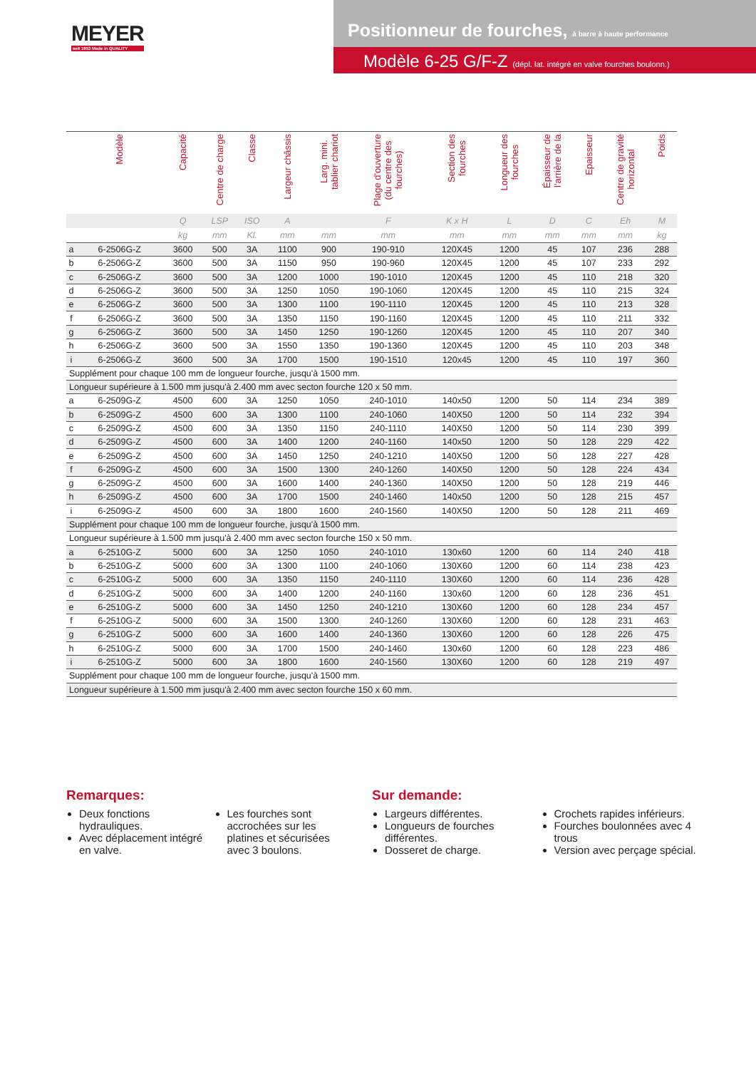MEYER
seit 1953 Made in QUALITY
Positionneur de fourches, à barre à haute performance
Modèle 6-25 G/F-Z (dépl. lat. intégré en valve fourches boulonn.)
| | Modèle | Capacité | Centre de charge | Classe | Largeur châssis | Larg. mini. tablier chariot | Plage d'ouverture (du centre des fourches) | Section des fourches | Longueur des fourches | Épaisseur de l'arrière de la | Epaisseur | Centre de gravité horizontal | Poids |
| --- | --- | --- | --- | --- | --- | --- | --- | --- | --- | --- | --- | --- | --- |
| | | Q | LSP | ISO | A | | F | K x H | L | D | C | Eh | M |
| | | kg | mm | Kl. | mm | mm | mm | mm | mm | mm | mm | mm | kg |
| a | 6-2506G-Z | 3600 | 500 | 3A | 1100 | 900 | 190-910 | 120X45 | 1200 | 45 | 107 | 236 | 288 |
| b | 6-2506G-Z | 3600 | 500 | 3A | 1150 | 950 | 190-960 | 120X45 | 1200 | 45 | 107 | 233 | 292 |
| c | 6-2506G-Z | 3600 | 500 | 3A | 1200 | 1000 | 190-1010 | 120X45 | 1200 | 45 | 110 | 218 | 320 |
| d | 6-2506G-Z | 3600 | 500 | 3A | 1250 | 1050 | 190-1060 | 120X45 | 1200 | 45 | 110 | 215 | 324 |
| e | 6-2506G-Z | 3600 | 500 | 3A | 1300 | 1100 | 190-1110 | 120X45 | 1200 | 45 | 110 | 213 | 328 |
| f | 6-2506G-Z | 3600 | 500 | 3A | 1350 | 1150 | 190-1160 | 120X45 | 1200 | 45 | 110 | 211 | 332 |
| g | 6-2506G-Z | 3600 | 500 | 3A | 1450 | 1250 | 190-1260 | 120X45 | 1200 | 45 | 110 | 207 | 340 |
| h | 6-2506G-Z | 3600 | 500 | 3A | 1550 | 1350 | 190-1360 | 120X45 | 1200 | 45 | 110 | 203 | 348 |
| i | 6-2506G-Z | 3600 | 500 | 3A | 1700 | 1500 | 190-1510 | 120x45 | 1200 | 45 | 110 | 197 | 360 |
| Supplément pour chaque 100 mm de longueur fourche, jusqu'à 1500 mm. | | | | | | | | | | | | | |
| Longueur supérieure à 1.500 mm jusqu'à 2.400 mm avec secton fourche 120 x 50 mm. | | | | | | | | | | | | | |
| a | 6-2509G-Z | 4500 | 600 | 3A | 1250 | 1050 | 240-1010 | 140x50 | 1200 | 50 | 114 | 234 | 389 |
| b | 6-2509G-Z | 4500 | 600 | 3A | 1300 | 1100 | 240-1060 | 140X50 | 1200 | 50 | 114 | 232 | 394 |
| c | 6-2509G-Z | 4500 | 600 | 3A | 1350 | 1150 | 240-1110 | 140X50 | 1200 | 50 | 114 | 230 | 399 |
| d | 6-2509G-Z | 4500 | 600 | 3A | 1400 | 1200 | 240-1160 | 140x50 | 1200 | 50 | 128 | 229 | 422 |
| e | 6-2509G-Z | 4500 | 600 | 3A | 1450 | 1250 | 240-1210 | 140X50 | 1200 | 50 | 128 | 227 | 428 |
| f | 6-2509G-Z | 4500 | 600 | 3A | 1500 | 1300 | 240-1260 | 140X50 | 1200 | 50 | 128 | 224 | 434 |
| g | 6-2509G-Z | 4500 | 600 | 3A | 1600 | 1400 | 240-1360 | 140X50 | 1200 | 50 | 128 | 219 | 446 |
| h | 6-2509G-Z | 4500 | 600 | 3A | 1700 | 1500 | 240-1460 | 140x50 | 1200 | 50 | 128 | 215 | 457 |
| i | 6-2509G-Z | 4500 | 600 | 3A | 1800 | 1600 | 240-1560 | 140X50 | 1200 | 50 | 128 | 211 | 469 |
| Supplément pour chaque 100 mm de longueur fourche, jusqu'à 1500 mm. | | | | | | | | | | | | | |
| Longueur supérieure à 1.500 mm jusqu'à 2.400 mm avec secton fourche 150 x 50 mm. | | | | | | | | | | | | | |
| a | 6-2510G-Z | 5000 | 600 | 3A | 1250 | 1050 | 240-1010 | 130x60 | 1200 | 60 | 114 | 240 | 418 |
| b | 6-2510G-Z | 5000 | 600 | 3A | 1300 | 1100 | 240-1060 | 130X60 | 1200 | 60 | 114 | 238 | 423 |
| c | 6-2510G-Z | 5000 | 600 | 3A | 1350 | 1150 | 240-1110 | 130X60 | 1200 | 60 | 114 | 236 | 428 |
| d | 6-2510G-Z | 5000 | 600 | 3A | 1400 | 1200 | 240-1160 | 130x60 | 1200 | 60 | 128 | 236 | 451 |
| e | 6-2510G-Z | 5000 | 600 | 3A | 1450 | 1250 | 240-1210 | 130X60 | 1200 | 60 | 128 | 234 | 457 |
| f | 6-2510G-Z | 5000 | 600 | 3A | 1500 | 1300 | 240-1260 | 130X60 | 1200 | 60 | 128 | 231 | 463 |
| g | 6-2510G-Z | 5000 | 600 | 3A | 1600 | 1400 | 240-1360 | 130X60 | 1200 | 60 | 128 | 226 | 475 |
| h | 6-2510G-Z | 5000 | 600 | 3A | 1700 | 1500 | 240-1460 | 130x60 | 1200 | 60 | 128 | 223 | 486 |
| i | 6-2510G-Z | 5000 | 600 | 3A | 1800 | 1600 | 240-1560 | 130X60 | 1200 | 60 | 128 | 219 | 497 |
| Supplément pour chaque 100 mm de longueur fourche, jusqu'à 1500 mm. | | | | | | | | | | | | | |
| Longueur supérieure à 1.500 mm jusqu'à 2.400 mm avec secton fourche 150 x 60 mm. | | | | | | | | | | | | | |
Remarques:
Deux fonctions hydrauliques.
Avec déplacement intégré en valve.
Les fourches sont accrochées sur les platines et sécurisées avec 3 boulons.
Sur demande:
Largeurs différentes.
Longueurs de fourches différentes.
Dosseret de charge.
Crochets rapides inférieurs.
Fourches boulonnées avec 4 trous
Version avec perçage spécial.